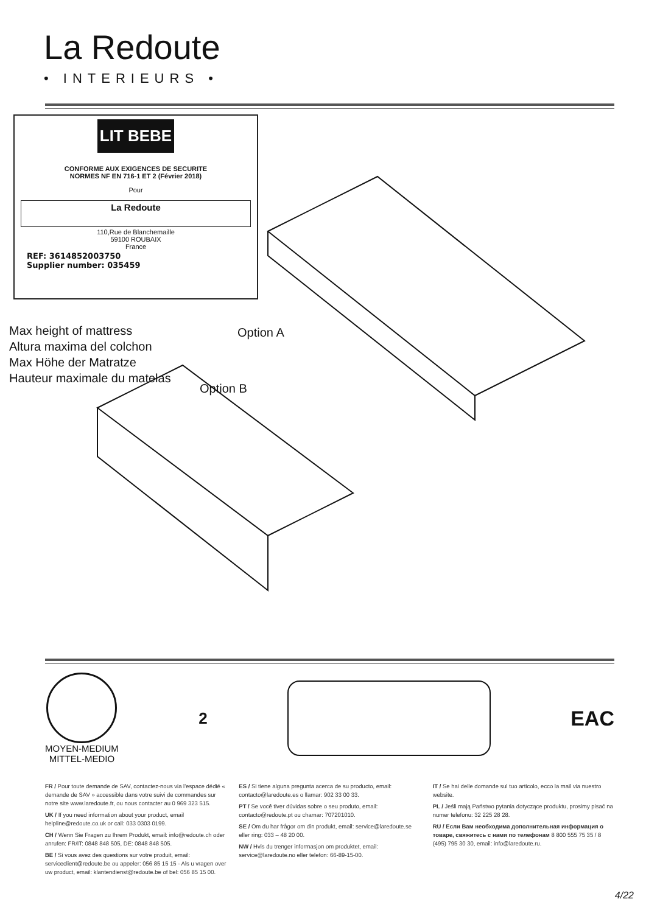La Redoute
• INTERIEURS •
LIT BEBE
CONFORME AUX EXIGENCES DE SECURITE
NORMES NF EN 716-1 ET 2 (Février 2018)
Pour
La Redoute
110,Rue de Blanchemaille
59100 ROUBAIX
France
REF: 3614852003750
Supplier number: 035459
Max height of mattress
Altura maxima del colchon
Max Höhe der Matratze
Hauteur maximale du matelas
Option A
Option B
MOYEN-MEDIUM
MITTEL-MEDIO
2
EAC
FR / Pour toute demande de SAV, contactez-nous via l’espace dédié « demande de SAV » accessible dans votre suivi de commandes sur notre site www.laredoute.fr, ou nous contacter au 0 969 323 515.
UK / If you need information about your product, email helpline@redoute.co.uk or call: 033 0303 0199.
CH / Wenn Sie Fragen zu Ihrem Produkt, email: info@redoute.ch oder anrufen: FR/IT: 0848 848 505, DE: 0848 848 505.
BE / Si vous avez des questions sur votre produit, email: serviceclient@redoute.be ou appeler: 056 85 15 15 - Als u vragen over uw product, email: klantendienst@redoute.be of bel: 056 85 15 00.
ES / Si tiene alguna pregunta acerca de su producto, email: contacto@laredoute.es o llamar: 902 33 00 33.
PT / Se você tiver dúvidas sobre o seu produto, email: contacto@redoute.pt ou chamar: 707201010.
SE / Om du har frågor om din produkt, email: service@laredoute.se eller ring: 033 – 48 20 00.
NW / Hvis du trenger informasjon om produktet, email: service@laredoute.no eller telefon: 66-89-15-00.
IT / Se hai delle domande sul tuo articolo, ecco la mail via nuestro website.
PL / Jeśli mają Państwo pytania dotyczące produktu, prosimy pisać na numer telefonu: 32 225 28 28.
RU / Если Вам необходима дополнительная информация о товаре, свяжитесь с нами по телефонам 8 800 555 75 35 / 8 (495) 795 30 30, email: info@laredoute.ru.
4/22